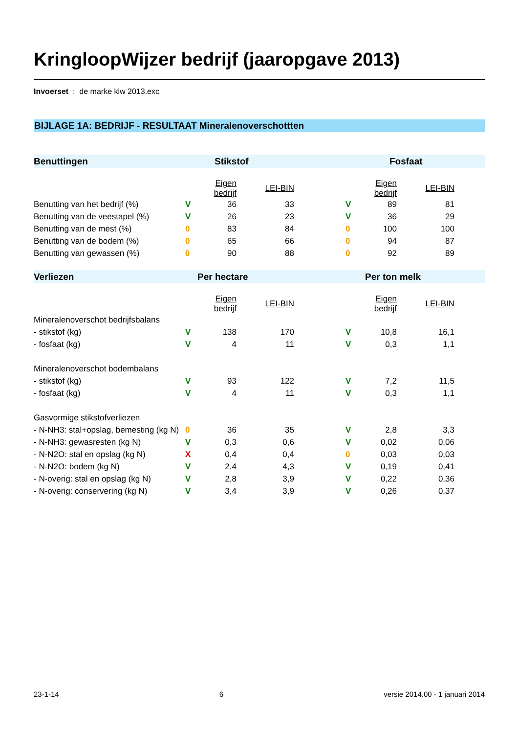KringloopWijzer bedrijf (jaaropgave 2013)
Invoerset : de marke klw 2013.exc
BIJLAGE 1A: BEDRIJF - RESULTAAT Mineralenoverschottten
| Benuttingen | Stikstof | | | | Fosfaat | | | |
| --- | --- | --- | --- | --- | --- | --- | --- | --- |
| | | Eigen bedrijf | LEI-BIN | | | Eigen bedrijf | LEI-BIN | |
| Benutting van het bedrijf (%) | V | 36 | 33 | | V | 89 | 81 | |
| Benutting van de veestapel (%) | V | 26 | 23 | | V | 36 | 29 | |
| Benutting van de mest (%) | 0 | 83 | 84 | | 0 | 100 | 100 | |
| Benutting van de bodem (%) | 0 | 65 | 66 | | 0 | 94 | 87 | |
| Benutting van gewassen (%) | 0 | 90 | 88 | | 0 | 92 | 89 | |
| Verliezen | Per hectare | | | | Per ton melk | | | |
| | | Eigen bedrijf | LEI-BIN | | | Eigen bedrijf | LEI-BIN | |
| Mineralenoverschot bedrijfsbalans | | | | | | | | |
| - stikstof (kg) | V | 138 | 170 | | V | 10,8 | 16,1 | |
| - fosfaat (kg) | V | 4 | 11 | | V | 0,3 | 1,1 | |
| Mineralenoverschot bodembalans | | | | | | | | |
| - stikstof (kg) | V | 93 | 122 | | V | 7,2 | 11,5 | |
| - fosfaat (kg) | V | 4 | 11 | | V | 0,3 | 1,1 | |
| Gasvormige stikstofverliezen | | | | | | | | |
| - N-NH3: stal+opslag, bemesting (kg N) | 0 | 36 | 35 | | V | 2,8 | 3,3 | |
| - N-NH3: gewasresten (kg N) | V | 0,3 | 0,6 | | V | 0,02 | 0,06 | |
| - N-N2O: stal en opslag (kg N) | X | 0,4 | 0,4 | | 0 | 0,03 | 0,03 | |
| - N-N2O: bodem (kg N) | V | 2,4 | 4,3 | | V | 0,19 | 0,41 | |
| - N-overig: stal en opslag (kg N) | V | 2,8 | 3,9 | | V | 0,22 | 0,36 | |
| - N-overig: conservering (kg N) | V | 3,4 | 3,9 | | V | 0,26 | 0,37 | |
23-1-14 6 versie 2014.00 - 1 januari 2014